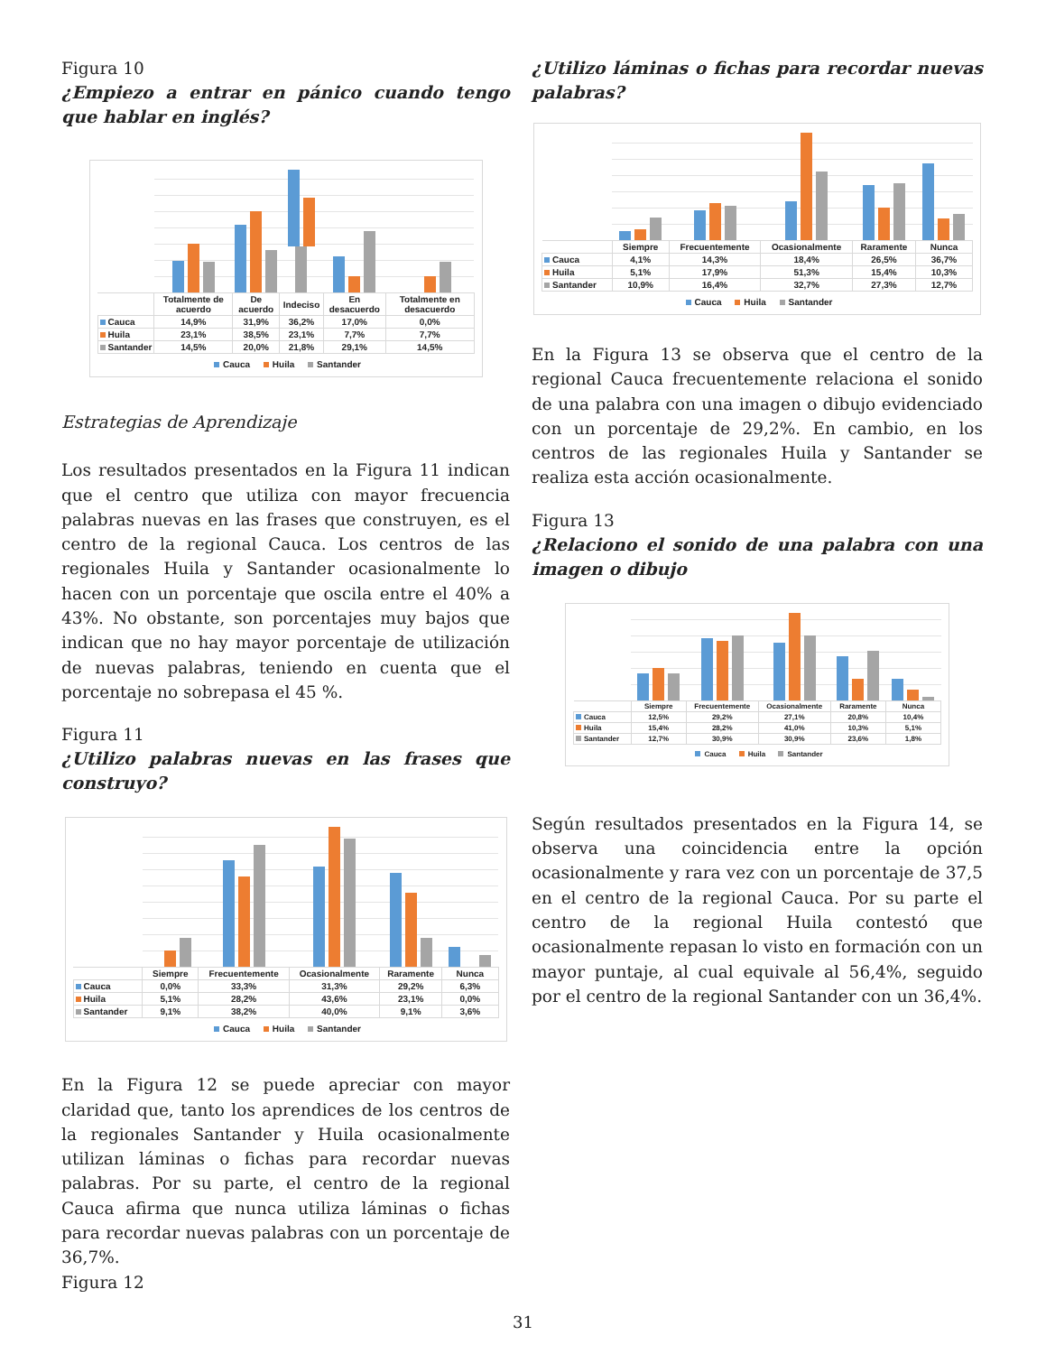Figura 10
¿Empiezo a entrar en pánico cuando tengo que hablar en inglés?
| | Totalmente de acuerdo | De acuerdo | Indeciso | En desacuerdo | Totalmente en desacuerdo |
| Cauca | 14,9% | 31,9% | 36,2% | 17,0% | 0,0% |
| Huila | 23,1% | 38,5% | 23,1% | 7,7% | 7,7% |
| Santander | 14,5% | 20,0% | 21,8% | 29,1% | 14,5% |
Cauca Huila Santander
Estrategias de Aprendizaje
Los resultados presentados en la Figura 11 indican que el centro que utiliza con mayor frecuencia palabras nuevas en las frases que construyen, es el centro de la regional Cauca. Los centros de las regionales Huila y Santander ocasionalmente lo hacen con un porcentaje que oscila entre el 40% a 43%. No obstante, son porcentajes muy bajos que indican que no hay mayor porcentaje de utilización de nuevas palabras, teniendo en cuenta que el porcentaje no sobrepasa el 45 %.
Figura 11
¿Utilizo palabras nuevas en las frases que construyo?
| | Siempre | Frecuentemente | Ocasionalmente | Raramente | Nunca |
| Cauca | 0,0% | 33,3% | 31,3% | 29,2% | 6,3% |
| Huila | 5,1% | 28,2% | 43,6% | 23,1% | 0,0% |
| Santander | 9,1% | 38,2% | 40,0% | 9,1% | 3,6% |
Cauca Huila Santander
En la Figura 12 se puede apreciar con mayor claridad que, tanto los aprendices de los centros de la regionales Santander y Huila ocasionalmente utilizan láminas o fichas para recordar nuevas palabras. Por su parte, el centro de la regional Cauca afirma que nunca utiliza láminas o fichas para recordar nuevas palabras con un porcentaje de 36,7%.
Figura 12
¿Utilizo láminas o fichas para recordar nuevas palabras?
| | Siempre | Frecuentemente | Ocasionalmente | Raramente | Nunca |
| Cauca | 4,1% | 14,3% | 18,4% | 26,5% | 36,7% |
| Huila | 5,1% | 17,9% | 51,3% | 15,4% | 10,3% |
| Santander | 10,9% | 16,4% | 32,7% | 27,3% | 12,7% |
Cauca Huila Santander
En la Figura 13 se observa que el centro de la regional Cauca frecuentemente relaciona el sonido de una palabra con una imagen o dibujo evidenciado con un porcentaje de 29,2%. En cambio, en los centros de las regionales Huila y Santander se realiza esta acción ocasionalmente.
Figura 13
¿Relaciono el sonido de una palabra con una imagen o dibujo
| | Siempre | Frecuentemente | Ocasionalmente | Raramente | Nunca |
| Cauca | 12,5% | 29,2% | 27,1% | 20,8% | 10,4% |
| Huila | 15,4% | 28,2% | 41,0% | 10,3% | 5,1% |
| Santander | 12,7% | 30,9% | 30,9% | 23,6% | 1,8% |
Cauca Huila Santander
Según resultados presentados en la Figura 14, se observa una coincidencia entre la opción ocasionalmente y rara vez con un porcentaje de 37,5 en el centro de la regional Cauca. Por su parte el centro de la regional Huila contestó que ocasionalmente repasan lo visto en formación con un mayor puntaje, al cual equivale al 56,4%, seguido por el centro de la regional Santander con un 36,4%.
31